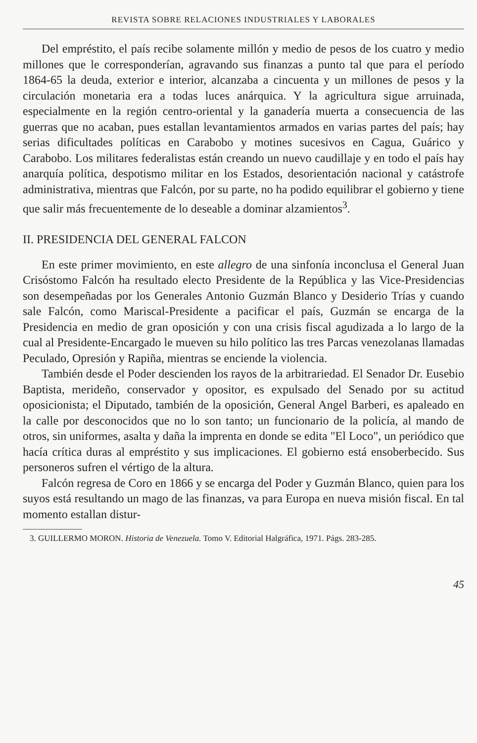REVISTA SOBRE RELACIONES INDUSTRIALES Y LABORALES
Del empréstito, el país recibe solamente millón y medio de pesos de los cuatro y medio millones que le corresponderían, agravando sus finanzas a punto tal que para el período 1864-65 la deuda, exterior e interior, alcanzaba a cincuenta y un millones de pesos y la circulación monetaria era a todas luces anárquica. Y la agricultura sigue arruinada, especialmente en la región centro-oriental y la ganadería muerta a consecuencia de las guerras que no acaban, pues estallan levantamientos armados en varias partes del país; hay serias dificultades políticas en Carabobo y motines sucesivos en Cagua, Guárico y Carabobo. Los militares federalistas están creando un nuevo caudillaje y en todo el país hay anarquía política, despotismo militar en los Estados, desorientación nacional y catástrofe administrativa, mientras que Falcón, por su parte, no ha podido equilibrar el gobierno y tiene que salir más frecuentemente de lo deseable a dominar alzamientos<sup>3</sup>.
II. PRESIDENCIA DEL GENERAL FALCON
En este primer movimiento, en este allegro de una sinfonía inconclusa el General Juan Crisóstomo Falcón ha resultado electo Presidente de la República y las Vice-Presidencias son desempeñadas por los Generales Antonio Guzmán Blanco y Desiderio Trías y cuando sale Falcón, como Mariscal-Presidente a pacificar el país, Guzmán se encarga de la Presidencia en medio de gran oposición y con una crisis fiscal agudizada a lo largo de la cual al Presidente-Encargado le mueven su hilo político las tres Parcas venezolanas llamadas Peculado, Opresión y Rapiña, mientras se enciende la violencia.
También desde el Poder descienden los rayos de la arbitrariedad. El Senador Dr. Eusebio Baptista, merideño, conservador y opositor, es expulsado del Senado por su actitud oposicionista; el Diputado, también de la oposición, General Angel Barberi, es apaleado en la calle por desconocidos que no lo son tanto; un funcionario de la policía, al mando de otros, sin uniformes, asalta y daña la imprenta en donde se edita "El Loco", un periódico que hacía crítica duras al empréstito y sus implicaciones. El gobierno está ensoberbecido. Sus personeros sufren el vértigo de la altura.
Falcón regresa de Coro en 1866 y se encarga del Poder y Guzmán Blanco, quien para los suyos está resultando un mago de las finanzas, va para Europa en nueva misión fiscal. En tal momento estallan distur-
3. GUILLERMO MORON. Historia de Venezuela. Tomo V. Editorial Halgráfica, 1971. Págs. 283-285.
45